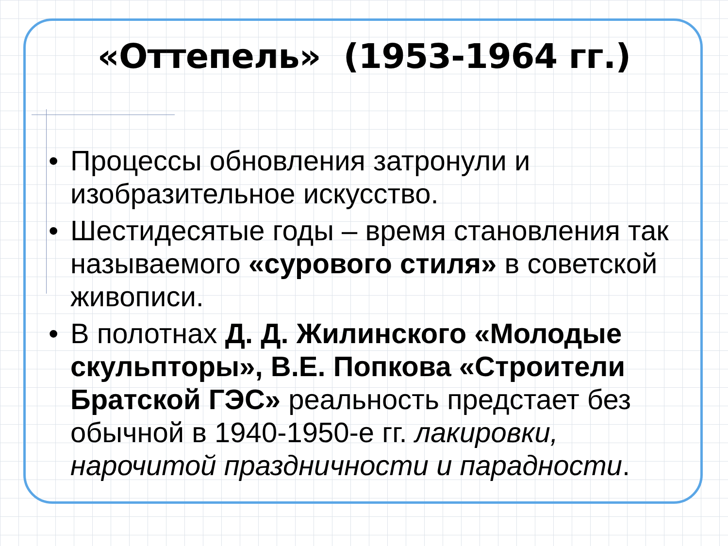«Оттепель» (1953-1964 гг.)
• Процессы обновления затронули и изобразительное искусство.
• Шестидесятые годы – время становления так называемого «сурового стиля» в советской живописи.
• В полотнах Д. Д. Жилинского «Молодые скульпторы», В.Е. Попкова «Строители Братской ГЭС» реальность предстает без обычной в 1940-1950-е гг. лакировки, нарочитой праздничности и парадности.